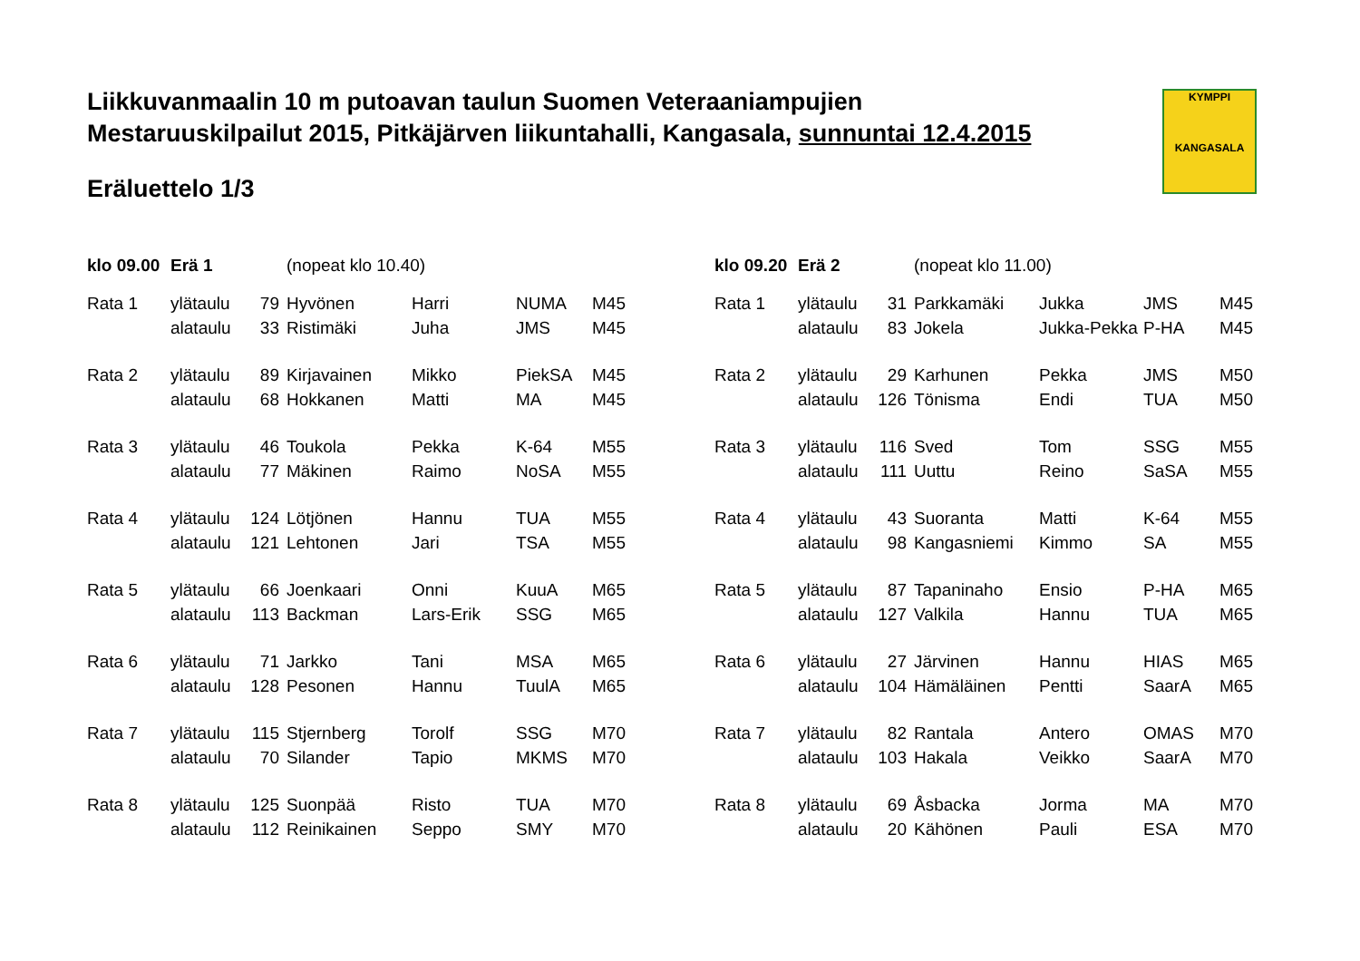Liikkuvanmaalin 10 m putoavan taulun Suomen Veteraaniampujien
Mestaruuskilpailut 2015, Pitkäjärven liikuntahalli, Kangasala, sunnuntai 12.4.2015
Eräluettelo 1/3
KYMPPI
KANGASALA
| klo 09.00 | Erä 1 | | (nopeat klo 10.40) | | | |
| Rata 1 | ylätaulu | 79 | Hyvönen | Harri | NUMA | M45 |
| | alataulu | 33 | Ristimäki | Juha | JMS | M45 |
| Rata 2 | ylätaulu | 89 | Kirjavainen | Mikko | PiekSA | M45 |
| | alataulu | 68 | Hokkanen | Matti | MA | M45 |
| Rata 3 | ylätaulu | 46 | Toukola | Pekka | K-64 | M55 |
| | alataulu | 77 | Mäkinen | Raimo | NoSA | M55 |
| Rata 4 | ylätaulu | 124 | Lötjönen | Hannu | TUA | M55 |
| | alataulu | 121 | Lehtonen | Jari | TSA | M55 |
| Rata 5 | ylätaulu | 66 | Joenkaari | Onni | KuuA | M65 |
| | alataulu | 113 | Backman | Lars-Erik | SSG | M65 |
| Rata 6 | ylätaulu | 71 | Jarkko | Tani | MSA | M65 |
| | alataulu | 128 | Pesonen | Hannu | TuulA | M65 |
| Rata 7 | ylätaulu | 115 | Stjernberg | Torolf | SSG | M70 |
| | alataulu | 70 | Silander | Tapio | MKMS | M70 |
| Rata 8 | ylätaulu | 125 | Suonpää | Risto | TUA | M70 |
| | alataulu | 112 | Reinikainen | Seppo | SMY | M70 |
| klo 09.20 | Erä 2 | | (nopeat klo 11.00) | | | |
| Rata 1 | ylätaulu | 31 | Parkkamäki | Jukka | JMS | M45 |
| | alataulu | 83 | Jokela | Jukka-Pekka | P-HA | M45 |
| Rata 2 | ylätaulu | 29 | Karhunen | Pekka | JMS | M50 |
| | alataulu | 126 | Tönisma | Endi | TUA | M50 |
| Rata 3 | ylätaulu | 116 | Sved | Tom | SSG | M55 |
| | alataulu | 111 | Uuttu | Reino | SaSA | M55 |
| Rata 4 | ylätaulu | 43 | Suoranta | Matti | K-64 | M55 |
| | alataulu | 98 | Kangasniemi | Kimmo | SA | M55 |
| Rata 5 | ylätaulu | 87 | Tapaninaho | Ensio | P-HA | M65 |
| | alataulu | 127 | Valkila | Hannu | TUA | M65 |
| Rata 6 | ylätaulu | 27 | Järvinen | Hannu | HIAS | M65 |
| | alataulu | 104 | Hämäläinen | Pentti | SaarA | M65 |
| Rata 7 | ylätaulu | 82 | Rantala | Antero | OMAS | M70 |
| | alataulu | 103 | Hakala | Veikko | SaarA | M70 |
| Rata 8 | ylätaulu | 69 | Åsbacka | Jorma | MA | M70 |
| | alataulu | 20 | Kähönen | Pauli | ESA | M70 |